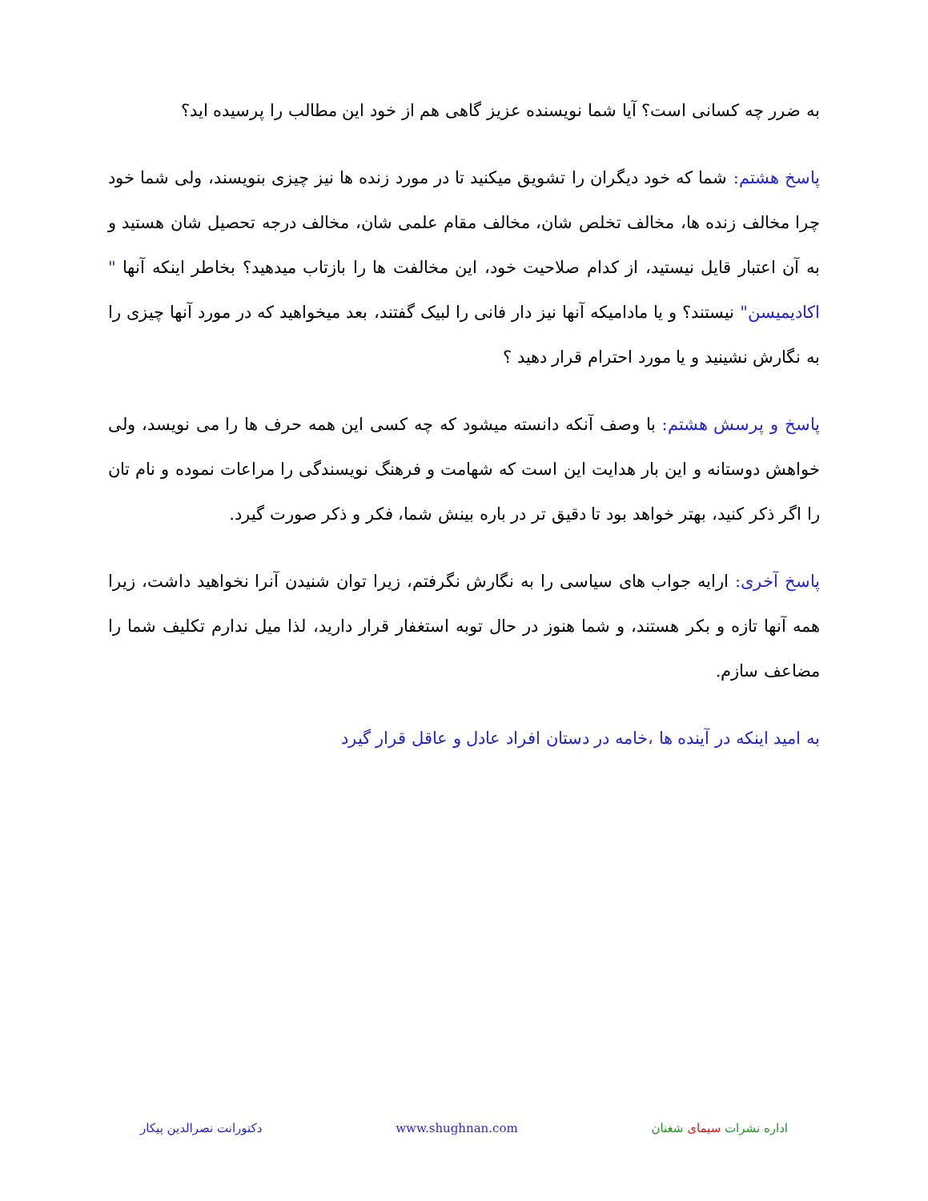به ضرر چه کسانی است؟ آیا شما نویسنده عزیز گاهی هم از خود این مطالب را پرسیده اید؟
پاسخ هشتم: شما که خود دیگران را تشویق میکنید تا در مورد زنده ها نیز چیزی بنویسند، ولی شما خود چرا مخالف زنده ها، مخالف تخلص شان، مخالف مقام علمی شان، مخالف درجه تحصیل شان هستید و به آن اعتبار قایل نیستید، از کدام صلاحیت خود، این مخالفت ها را بازتاب میدهید؟ بخاطر اینکه آنها " اکادیمیسن" نیستند؟ و یا مادامیکه آنها نیز دار فانی را لبیک گفتند، بعد میخواهید که در مورد آنها چیزی را به نگارش نشینید و یا مورد احترام قرار دهید ؟
پاسخ و پرسش هشتم: با وصف آنکه دانسته میشود که چه کسی این همه حرف ها را می نویسد، ولی خواهش دوستانه و این بار هدایت این است که شهامت و فرهنگ نویسندگی را مراعات نموده و نام تان را اگر ذکر کنید، بهتر خواهد بود تا دقیق تر در باره بینش شما، فکر و ذکر صورت گیرد.
پاسخ آخری: ارایه جواب های سیاسی را به نگارش نگرفتم، زیرا توان شنیدن آنرا نخواهید داشت، زیرا همه آنها تازه و بکر هستند، و شما هنوز در حال توبه استغفار قرار دارید، لذا میل ندارم تکلیف شما را مضاعف سازم.
به امید اینکه در آینده ها ،خامه در دستان افراد عادل و عاقل قرار گیرد
اداره نشرات سیمای شغنان www.shughnan.com دکتورانت نصرالدین پیکار